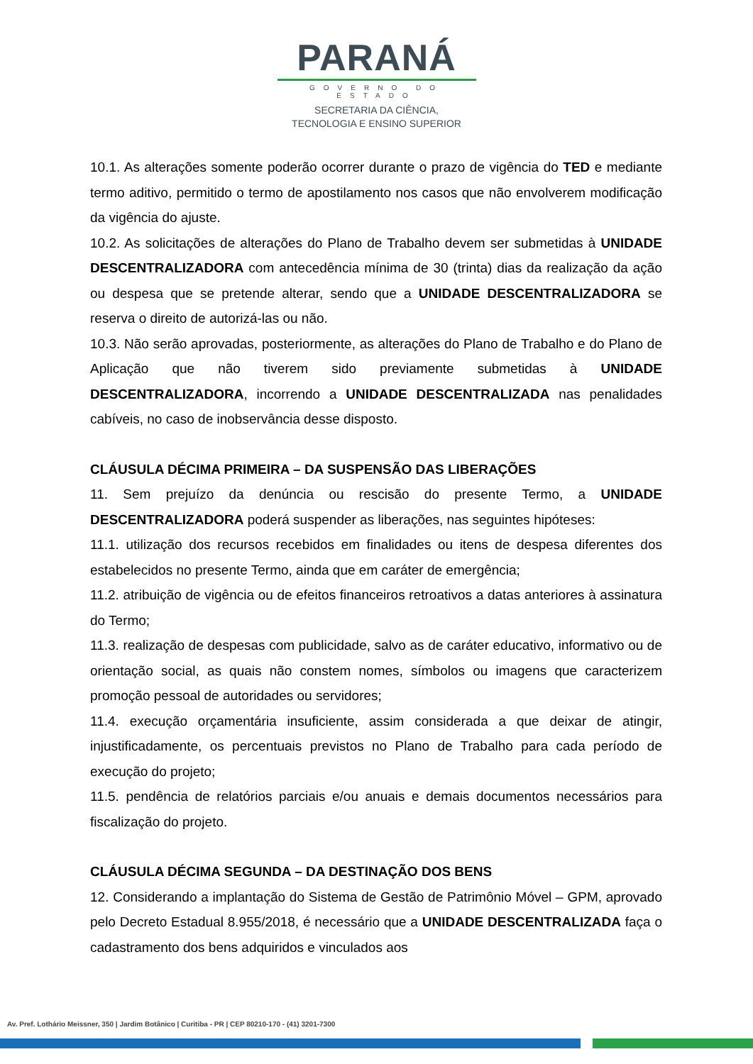PARANÁ
GOVERNO DO ESTADO
SECRETARIA DA CIÊNCIA,
TECNOLOGIA E ENSINO SUPERIOR
10.1. As alterações somente poderão ocorrer durante o prazo de vigência do TED e mediante termo aditivo, permitido o termo de apostilamento nos casos que não envolverem modificação da vigência do ajuste.
10.2. As solicitações de alterações do Plano de Trabalho devem ser submetidas à UNIDADE DESCENTRALIZADORA com antecedência mínima de 30 (trinta) dias da realização da ação ou despesa que se pretende alterar, sendo que a UNIDADE DESCENTRALIZADORA se reserva o direito de autorizá-las ou não.
10.3. Não serão aprovadas, posteriormente, as alterações do Plano de Trabalho e do Plano de Aplicação que não tiverem sido previamente submetidas à UNIDADE DESCENTRALIZADORA, incorrendo a UNIDADE DESCENTRALIZADA nas penalidades cabíveis, no caso de inobservância desse disposto.
CLÁUSULA DÉCIMA PRIMEIRA – DA SUSPENSÃO DAS LIBERAÇÕES
11. Sem prejuízo da denúncia ou rescisão do presente Termo, a UNIDADE DESCENTRALIZADORA poderá suspender as liberações, nas seguintes hipóteses:
11.1. utilização dos recursos recebidos em finalidades ou itens de despesa diferentes dos estabelecidos no presente Termo, ainda que em caráter de emergência;
11.2. atribuição de vigência ou de efeitos financeiros retroativos a datas anteriores à assinatura do Termo;
11.3. realização de despesas com publicidade, salvo as de caráter educativo, informativo ou de orientação social, as quais não constem nomes, símbolos ou imagens que caracterizem promoção pessoal de autoridades ou servidores;
11.4. execução orçamentária insuficiente, assim considerada a que deixar de atingir, injustificadamente, os percentuais previstos no Plano de Trabalho para cada período de execução do projeto;
11.5. pendência de relatórios parciais e/ou anuais e demais documentos necessários para fiscalização do projeto.
CLÁUSULA DÉCIMA SEGUNDA – DA DESTINAÇÃO DOS BENS
12. Considerando a implantação do Sistema de Gestão de Patrimônio Móvel – GPM, aprovado pelo Decreto Estadual 8.955/2018, é necessário que a UNIDADE DESCENTRALIZADA faça o cadastramento dos bens adquiridos e vinculados aos
Av. Pref. Lothário Meissner, 350 | Jardim Botânico | Curitiba - PR | CEP 80210-170 - (41) 3201-7300